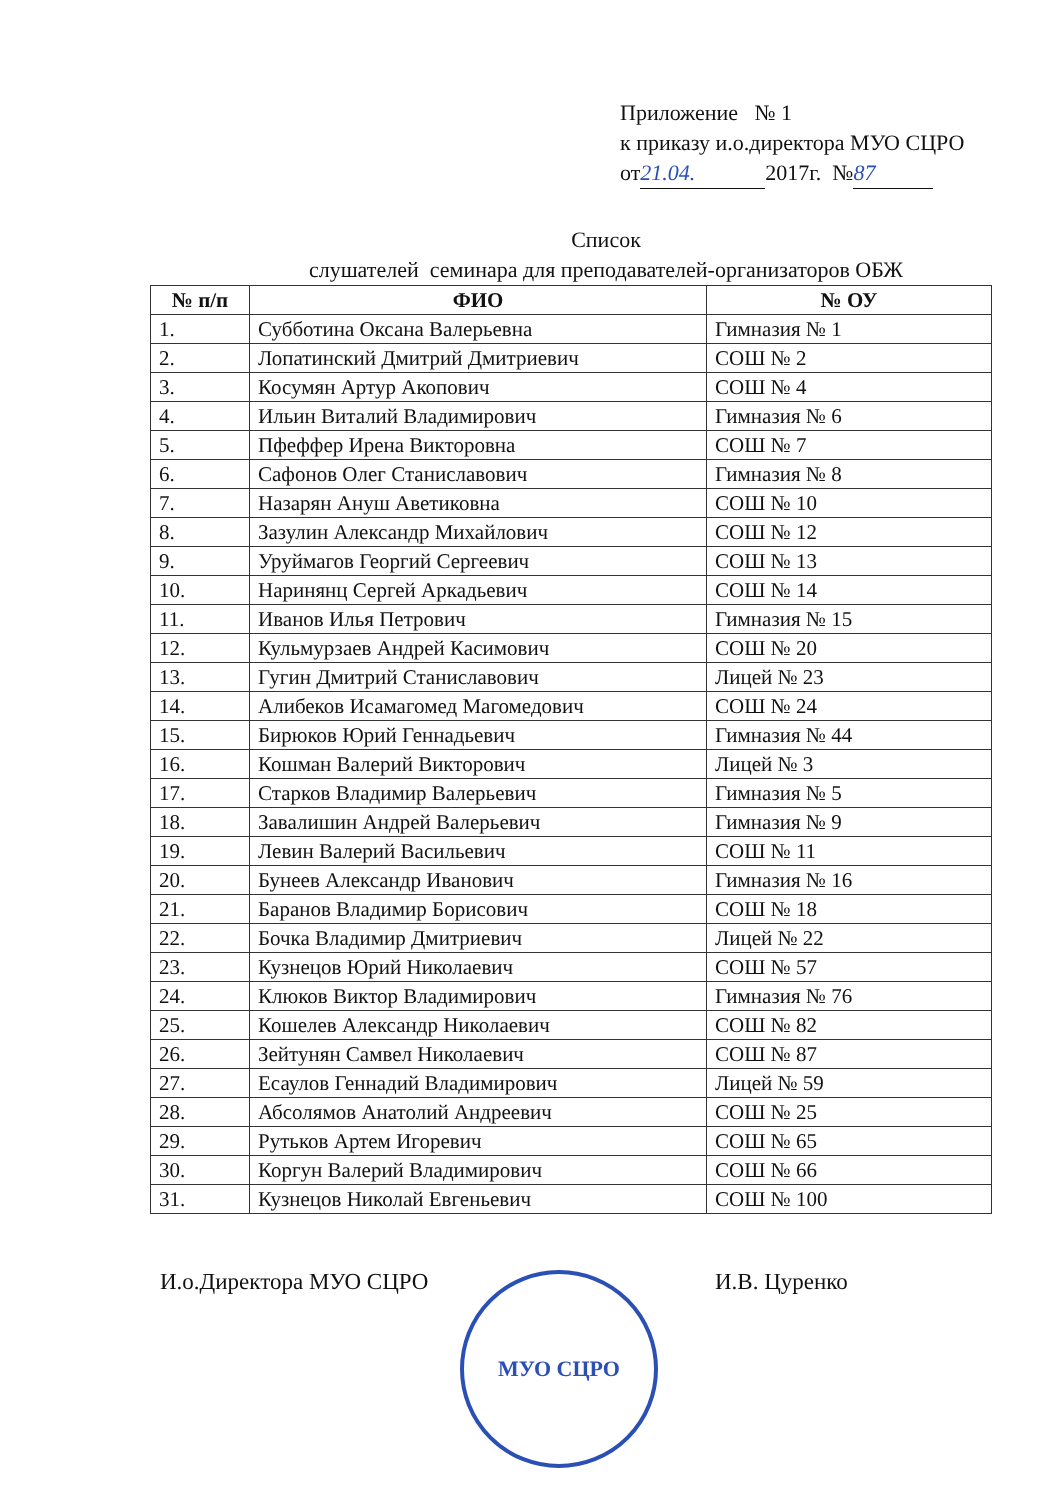Приложение № 1
к приказу и.о.директора МУО СЦРО
от 21.04. 2017г. № 87
Список
слушателей семинара для преподавателей-организаторов ОБЖ
| № п/п | ФИО | № ОУ |
| --- | --- | --- |
| 1. | Субботина Оксана Валерьевна | Гимназия № 1 |
| 2. | Лопатинский Дмитрий Дмитриевич | СОШ № 2 |
| 3. | Косумян Артур Акопович | СОШ № 4 |
| 4. | Ильин Виталий Владимирович | Гимназия № 6 |
| 5. | Пфеффер Ирена Викторовна | СОШ № 7 |
| 6. | Сафонов Олег Станиславович | Гимназия № 8 |
| 7. | Назарян Ануш Аветиковна | СОШ № 10 |
| 8. | Зазулин Александр Михайлович | СОШ № 12 |
| 9. | Уруймагов Георгий Сергеевич | СОШ № 13 |
| 10. | Наринянц Сергей Аркадьевич | СОШ № 14 |
| 11. | Иванов Илья Петрович | Гимназия № 15 |
| 12. | Кульмурзаев Андрей Касимович | СОШ № 20 |
| 13. | Гугин Дмитрий Станиславович | Лицей № 23 |
| 14. | Алибеков Исамагомед Магомедович | СОШ № 24 |
| 15. | Бирюков Юрий Геннадьевич | Гимназия № 44 |
| 16. | Кошман Валерий Викторович | Лицей № 3 |
| 17. | Старков Владимир Валерьевич | Гимназия № 5 |
| 18. | Завалишин Андрей Валерьевич | Гимназия № 9 |
| 19. | Левин Валерий Васильевич | СОШ № 11 |
| 20. | Бунеев Александр Иванович | Гимназия № 16 |
| 21. | Баранов Владимир Борисович | СОШ № 18 |
| 22. | Бочка Владимир Дмитриевич | Лицей № 22 |
| 23. | Кузнецов Юрий Николаевич | СОШ № 57 |
| 24. | Клюков Виктор Владимирович | Гимназия № 76 |
| 25. | Кошелев Александр Николаевич | СОШ № 82 |
| 26. | Зейтунян Самвел Николаевич | СОШ № 87 |
| 27. | Есаулов Геннадий Владимирович | Лицей № 59 |
| 28. | Абсолямов Анатолий Андреевич | СОШ № 25 |
| 29. | Рутьков Артем Игоревич | СОШ № 65 |
| 30. | Коргун Валерий Владимирович | СОШ № 66 |
| 31. | Кузнецов Николай Евгеньевич | СОШ № 100 |
И.о.Директора МУО СЦРО И.В. Цуренко
МУО СЦРО